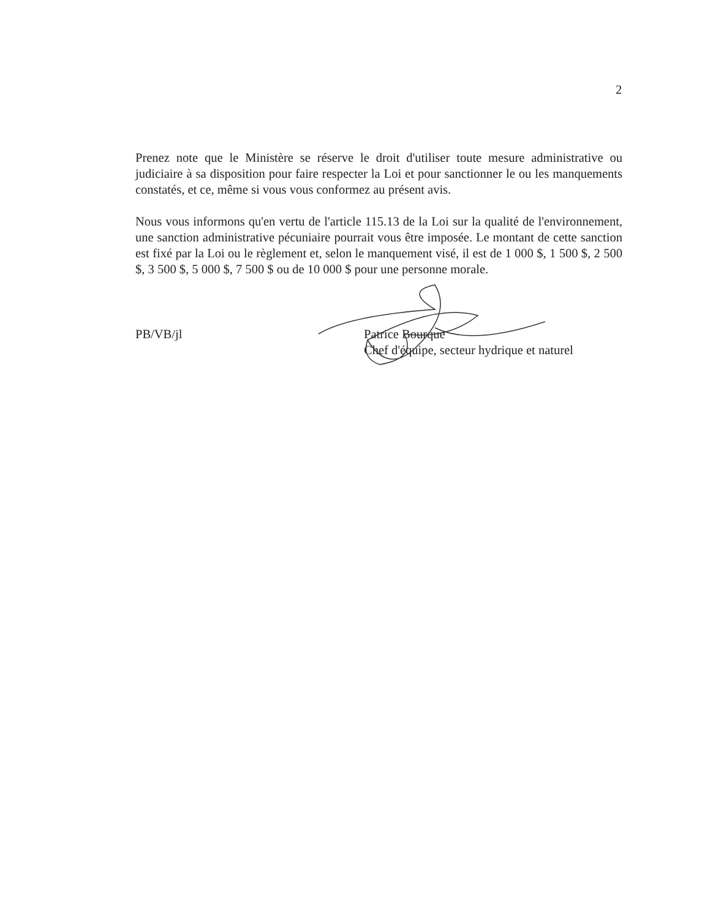2
Prenez note que le Ministère se réserve le droit d'utiliser toute mesure administrative ou judiciaire à sa disposition pour faire respecter la Loi et pour sanctionner le ou les manquements constatés, et ce, même si vous vous conformez au présent avis.
Nous vous informons qu'en vertu de l'article 115.13 de la Loi sur la qualité de l'environnement, une sanction administrative pécuniaire pourrait vous être imposée. Le montant de cette sanction est fixé par la Loi ou le règlement et, selon le manquement visé, il est de 1 000 $, 1 500 $, 2 500 $, 3 500 $, 5 000 $, 7 500 $ ou de 10 000 $ pour une personne morale.
PB/VB/jl Patrice Bourque
Chef d'équipe, secteur hydrique et naturel